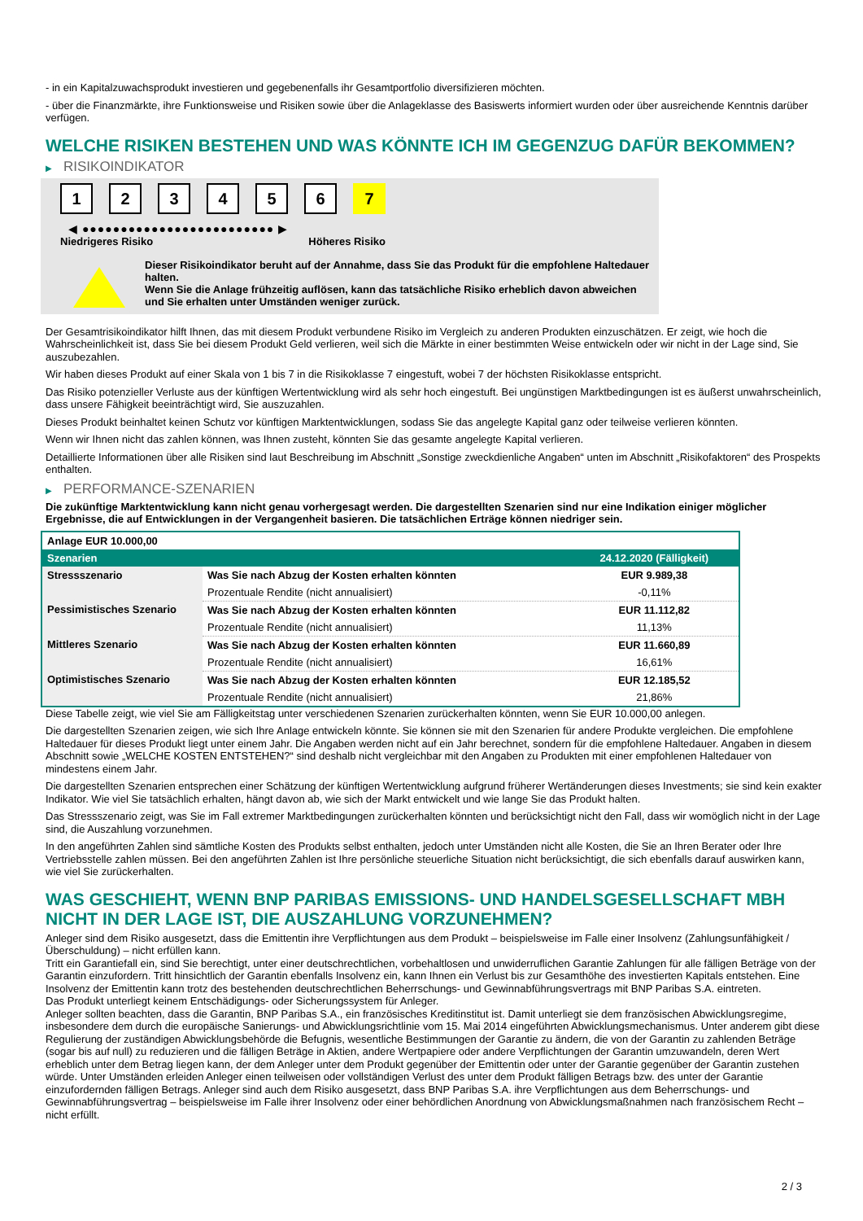- in ein Kapitalzuwachsprodukt investieren und gegebenenfalls ihr Gesamtportfolio diversifizieren möchten.
- über die Finanzmärkte, ihre Funktionsweise und Risiken sowie über die Anlageklasse des Basiswerts informiert wurden oder über ausreichende Kenntnis darüber verfügen.
WELCHE RISIKEN BESTEHEN UND WAS KÖNNTE ICH IM GEGENZUG DAFÜR BEKOMMEN?
▶ RISIKOINDIKATOR
1 2 3 4 5 6 7
◀ ●●●●●●●●●●●●●●●●●●●●●●●●● ▶
Niedrigeres Risiko Höheres Risiko
Dieser Risikoindikator beruht auf der Annahme, dass Sie das Produkt für die empfohlene Haltedauer halten.
Wenn Sie die Anlage frühzeitig auflösen, kann das tatsächliche Risiko erheblich davon abweichen und Sie erhalten unter Umständen weniger zurück.
Der Gesamtrisikoindikator hilft Ihnen, das mit diesem Produkt verbundene Risiko im Vergleich zu anderen Produkten einzuschätzen. Er zeigt, wie hoch die Wahrscheinlichkeit ist, dass Sie bei diesem Produkt Geld verlieren, weil sich die Märkte in einer bestimmten Weise entwickeln oder wir nicht in der Lage sind, Sie auszubezahlen.
Wir haben dieses Produkt auf einer Skala von 1 bis 7 in die Risikoklasse 7 eingestuft, wobei 7 der höchsten Risikoklasse entspricht.
Das Risiko potenzieller Verluste aus der künftigen Wertentwicklung wird als sehr hoch eingestuft. Bei ungünstigen Marktbedingungen ist es äußerst unwahrscheinlich, dass unsere Fähigkeit beeinträchtigt wird, Sie auszuzahlen.
Dieses Produkt beinhaltet keinen Schutz vor künftigen Marktentwicklungen, sodass Sie das angelegte Kapital ganz oder teilweise verlieren könnten.
Wenn wir Ihnen nicht das zahlen können, was Ihnen zusteht, könnten Sie das gesamte angelegte Kapital verlieren.
Detaillierte Informationen über alle Risiken sind laut Beschreibung im Abschnitt „Sonstige zweckdienliche Angaben“ unten im Abschnitt „Risikofaktoren“ des Prospekts enthalten.
▶ PERFORMANCE-SZENARIEN
Die zukünftige Marktentwicklung kann nicht genau vorhergesagt werden. Die dargestellten Szenarien sind nur eine Indikation einiger möglicher Ergebnisse, die auf Entwicklungen in der Vergangenheit basieren. Die tatsächlichen Erträge können niedriger sein.
| Anlage EUR 10.000,00 | | |
| --- | --- | --- |
| Szenarien | | 24.12.2020 (Fälligkeit) |
| Stressszenario | Was Sie nach Abzug der Kosten erhalten könnten | EUR 9.989,38 |
| | Prozentuale Rendite (nicht annualisiert) | -0,11% |
| Pessimistisches Szenario | Was Sie nach Abzug der Kosten erhalten könnten | EUR 11.112,82 |
| | Prozentuale Rendite (nicht annualisiert) | 11,13% |
| Mittleres Szenario | Was Sie nach Abzug der Kosten erhalten könnten | EUR 11.660,89 |
| | Prozentuale Rendite (nicht annualisiert) | 16,61% |
| Optimistisches Szenario | Was Sie nach Abzug der Kosten erhalten könnten | EUR 12.185,52 |
| | Prozentuale Rendite (nicht annualisiert) | 21,86% |
Diese Tabelle zeigt, wie viel Sie am Fälligkeitstag unter verschiedenen Szenarien zurückerhalten könnten, wenn Sie EUR 10.000,00 anlegen.
Die dargestellten Szenarien zeigen, wie sich Ihre Anlage entwickeln könnte. Sie können sie mit den Szenarien für andere Produkte vergleichen. Die empfohlene Haltedauer für dieses Produkt liegt unter einem Jahr. Die Angaben werden nicht auf ein Jahr berechnet, sondern für die empfohlene Haltedauer. Angaben in diesem Abschnitt sowie „WELCHE KOSTEN ENTSTEHEN?“ sind deshalb nicht vergleichbar mit den Angaben zu Produkten mit einer empfohlenen Haltedauer von mindestens einem Jahr.
Die dargestellten Szenarien entsprechen einer Schätzung der künftigen Wertentwicklung aufgrund früherer Wertänderungen dieses Investments; sie sind kein exakter Indikator. Wie viel Sie tatsächlich erhalten, hängt davon ab, wie sich der Markt entwickelt und wie lange Sie das Produkt halten.
Das Stressszenario zeigt, was Sie im Fall extremer Marktbedingungen zurückerhalten könnten und berücksichtigt nicht den Fall, dass wir womöglich nicht in der Lage sind, die Auszahlung vorzunehmen.
In den angeführten Zahlen sind sämtliche Kosten des Produkts selbst enthalten, jedoch unter Umständen nicht alle Kosten, die Sie an Ihren Berater oder Ihre Vertriebsstelle zahlen müssen. Bei den angeführten Zahlen ist Ihre persönliche steuerliche Situation nicht berücksichtigt, die sich ebenfalls darauf auswirken kann, wie viel Sie zurückerhalten.
WAS GESCHIEHT, WENN BNP PARIBAS EMISSIONS- UND HANDELSGESELLSCHAFT MBH NICHT IN DER LAGE IST, DIE AUSZAHLUNG VORZUNEHMEN?
Anleger sind dem Risiko ausgesetzt, dass die Emittentin ihre Verpflichtungen aus dem Produkt – beispielsweise im Falle einer Insolvenz (Zahlungsunfähigkeit / Überschuldung) – nicht erfüllen kann.
Tritt ein Garantiefall ein, sind Sie berechtigt, unter einer deutschrechtlichen, vorbehaltlosen und unwiderruflichen Garantie Zahlungen für alle fälligen Beträge von der Garantin einzufordern. Tritt hinsichtlich der Garantin ebenfalls Insolvenz ein, kann Ihnen ein Verlust bis zur Gesamthöhe des investierten Kapitals entstehen. Eine Insolvenz der Emittentin kann trotz des bestehenden deutschrechtlichen Beherrschungs- und Gewinnabführungsvertrags mit BNP Paribas S.A. eintreten.
Das Produkt unterliegt keinem Entschädigungs- oder Sicherungssystem für Anleger.
Anleger sollten beachten, dass die Garantin, BNP Paribas S.A., ein französisches Kreditinstitut ist. Damit unterliegt sie dem französischen Abwicklungsregime, insbesondere dem durch die europäische Sanierungs- und Abwicklungsrichtlinie vom 15. Mai 2014 eingeführten Abwicklungsmechanismus. Unter anderem gibt diese Regulierung der zuständigen Abwicklungsbehörde die Befugnis, wesentliche Bestimmungen der Garantie zu ändern, die von der Garantin zu zahlenden Beträge (sogar bis auf null) zu reduzieren und die fälligen Beträge in Aktien, andere Wertpapiere oder andere Verpflichtungen der Garantin umzuwandeln, deren Wert erheblich unter dem Betrag liegen kann, der dem Anleger unter dem Produkt gegenüber der Emittentin oder unter der Garantie gegenüber der Garantin zustehen würde. Unter Umständen erleiden Anleger einen teilweisen oder vollständigen Verlust des unter dem Produkt fälligen Betrags bzw. des unter der Garantie einzufordernden fälligen Betrags. Anleger sind auch dem Risiko ausgesetzt, dass BNP Paribas S.A. ihre Verpflichtungen aus dem Beherrschungs- und Gewinnabführungsvertrag – beispielsweise im Falle ihrer Insolvenz oder einer behördlichen Anordnung von Abwicklungsmaßnahmen nach französischem Recht – nicht erfüllt.
2 / 3